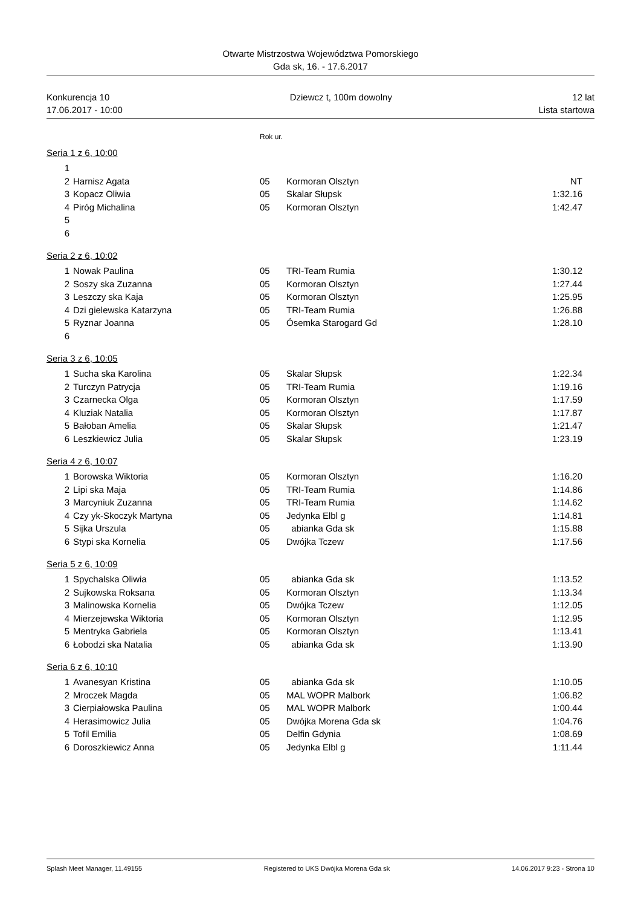Otwarte Mistrzostwa Województwa Pomorskiego
Gda sk, 16. - 17.6.2017
Konkurencja 10 Dziewcz t, 100m dowolny 12 lat
17.06.2017 - 10:00 Lista startowa
Rok ur.
Seria 1 z 6, 10:00
| 1 | | | | |
| 2 | Harnisz Agata | 05 | Kormoran Olsztyn | NT |
| 3 | Kopacz Oliwia | 05 | Skalar Słupsk | 1:32.16 |
| 4 | Piróg Michalina | 05 | Kormoran Olsztyn | 1:42.47 |
| 5 | | | | |
| 6 | | | | |
Seria 2 z 6, 10:02
| 1 | Nowak Paulina | 05 | TRI-Team Rumia | 1:30.12 |
| 2 | Soszy ska Zuzanna | 05 | Kormoran Olsztyn | 1:27.44 |
| 3 | Leszczy ska Kaja | 05 | Kormoran Olsztyn | 1:25.95 |
| 4 | Dzi gielewska Katarzyna | 05 | TRI-Team Rumia | 1:26.88 |
| 5 | Ryznar Joanna | 05 | Ósemka Starogard Gd | 1:28.10 |
| 6 | | | | |
Seria 3 z 6, 10:05
| 1 | Sucha ska Karolina | 05 | Skalar Słupsk | 1:22.34 |
| 2 | Turczyn Patrycja | 05 | TRI-Team Rumia | 1:19.16 |
| 3 | Czarnecka Olga | 05 | Kormoran Olsztyn | 1:17.59 |
| 4 | Kluziak Natalia | 05 | Kormoran Olsztyn | 1:17.87 |
| 5 | Bałoban Amelia | 05 | Skalar Słupsk | 1:21.47 |
| 6 | Leszkiewicz Julia | 05 | Skalar Słupsk | 1:23.19 |
Seria 4 z 6, 10:07
| 1 | Borowska Wiktoria | 05 | Kormoran Olsztyn | 1:16.20 |
| 2 | Lipi ska Maja | 05 | TRI-Team Rumia | 1:14.86 |
| 3 | Marcyniuk Zuzanna | 05 | TRI-Team Rumia | 1:14.62 |
| 4 | Czy yk-Skoczyk Martyna | 05 | Jedynka Elbl g | 1:14.81 |
| 5 | Sijka Urszula | 05 | abianka Gda sk | 1:15.88 |
| 6 | Stypi ska Kornelia | 05 | Dwójka Tczew | 1:17.56 |
Seria 5 z 6, 10:09
| 1 | Spychalska Oliwia | 05 | abianka Gda sk | 1:13.52 |
| 2 | Sujkowska Roksana | 05 | Kormoran Olsztyn | 1:13.34 |
| 3 | Malinowska Kornelia | 05 | Dwójka Tczew | 1:12.05 |
| 4 | Mierzejewska Wiktoria | 05 | Kormoran Olsztyn | 1:12.95 |
| 5 | Mentryka Gabriela | 05 | Kormoran Olsztyn | 1:13.41 |
| 6 | Łobodzi ska Natalia | 05 | abianka Gda sk | 1:13.90 |
Seria 6 z 6, 10:10
| 1 | Avanesyan Kristina | 05 | abianka Gda sk | 1:10.05 |
| 2 | Mroczek Magda | 05 | MAL WOPR Malbork | 1:06.82 |
| 3 | Cierpiałowska Paulina | 05 | MAL WOPR Malbork | 1:00.44 |
| 4 | Herasimowicz Julia | 05 | Dwójka Morena Gda sk | 1:04.76 |
| 5 | Tofil Emilia | 05 | Delfin Gdynia | 1:08.69 |
| 6 | Doroszkiewicz Anna | 05 | Jedynka Elbl g | 1:11.44 |
Splash Meet Manager, 11.49155 Registered to UKS Dwójka Morena Gda sk 14.06.2017 9:23 - Strona 10